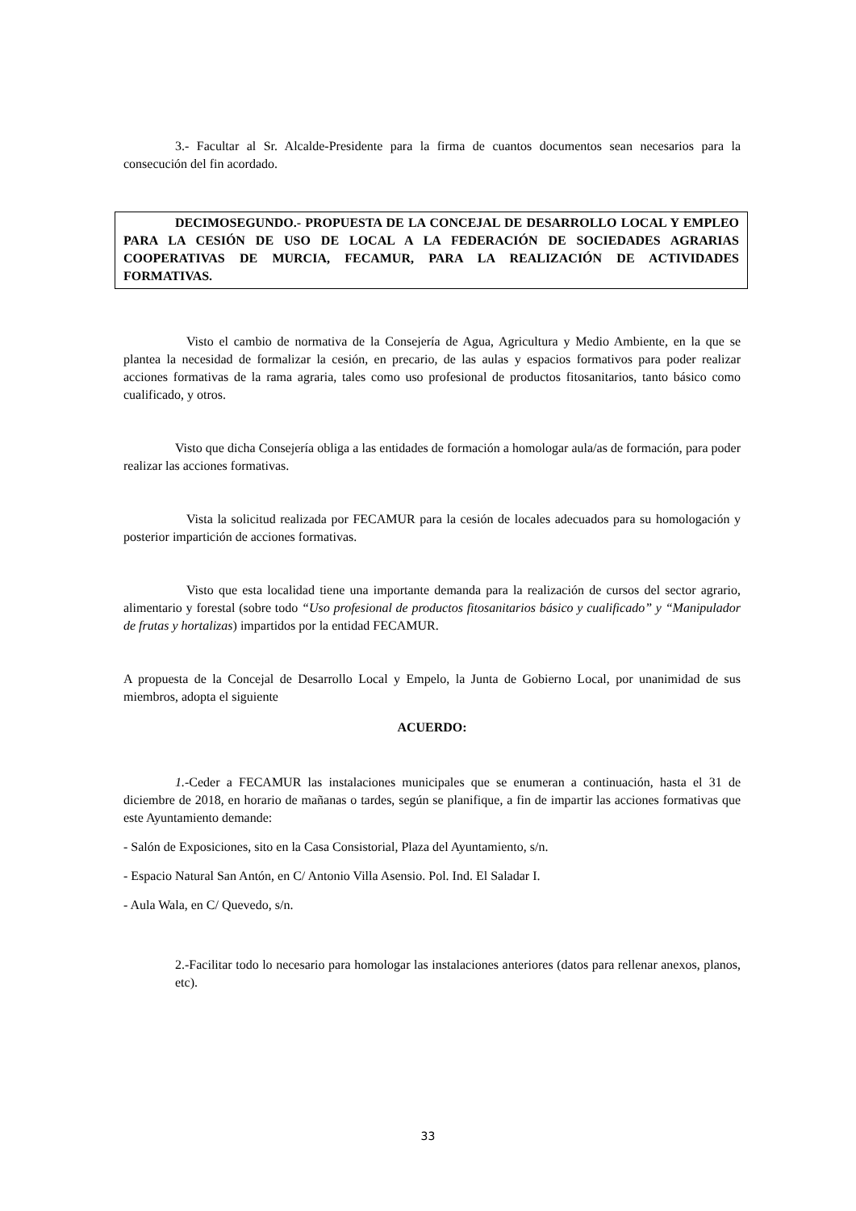3.- Facultar al Sr. Alcalde-Presidente para la firma de cuantos documentos sean necesarios para la consecución del fin acordado.
DECIMOSEGUNDO.- PROPUESTA DE LA CONCEJAL DE DESARROLLO LOCAL Y EMPLEO PARA LA CESIÓN DE USO DE LOCAL A LA FEDERACIÓN DE SOCIEDADES AGRARIAS COOPERATIVAS DE MURCIA, FECAMUR, PARA LA REALIZACIÓN DE ACTIVIDADES FORMATIVAS.
Visto el cambio de normativa de la Consejería de Agua, Agricultura y Medio Ambiente, en la que se plantea la necesidad de formalizar la cesión, en precario, de las aulas y espacios formativos para poder realizar acciones formativas de la rama agraria, tales como uso profesional de productos fitosanitarios, tanto básico como cualificado, y otros.
Visto que dicha Consejería obliga a las entidades de formación a homologar aula/as de formación, para poder realizar las acciones formativas.
Vista la solicitud realizada por FECAMUR para la cesión de locales adecuados para su homologación y posterior impartición de acciones formativas.
Visto que esta localidad tiene una importante demanda para la realización de cursos del sector agrario, alimentario y forestal (sobre todo “Uso profesional de productos fitosanitarios básico y cualificado” y “Manipulador de frutas y hortalizas) impartidos por la entidad FECAMUR.
A propuesta de la Concejal de Desarrollo Local y Empelo, la Junta de Gobierno Local, por unanimidad de sus miembros, adopta el siguiente
ACUERDO:
1.-Ceder a FECAMUR las instalaciones municipales que se enumeran a continuación, hasta el 31 de diciembre de 2018, en horario de mañanas o tardes, según se planifique, a fin de impartir las acciones formativas que este Ayuntamiento demande:
- Salón de Exposiciones, sito en la Casa Consistorial, Plaza del Ayuntamiento, s/n.
- Espacio Natural San Antón, en C/ Antonio Villa Asensio. Pol. Ind. El Saladar I.
- Aula Wala, en C/ Quevedo, s/n.
2.-Facilitar todo lo necesario para homologar las instalaciones anteriores (datos para rellenar anexos, planos, etc).
33